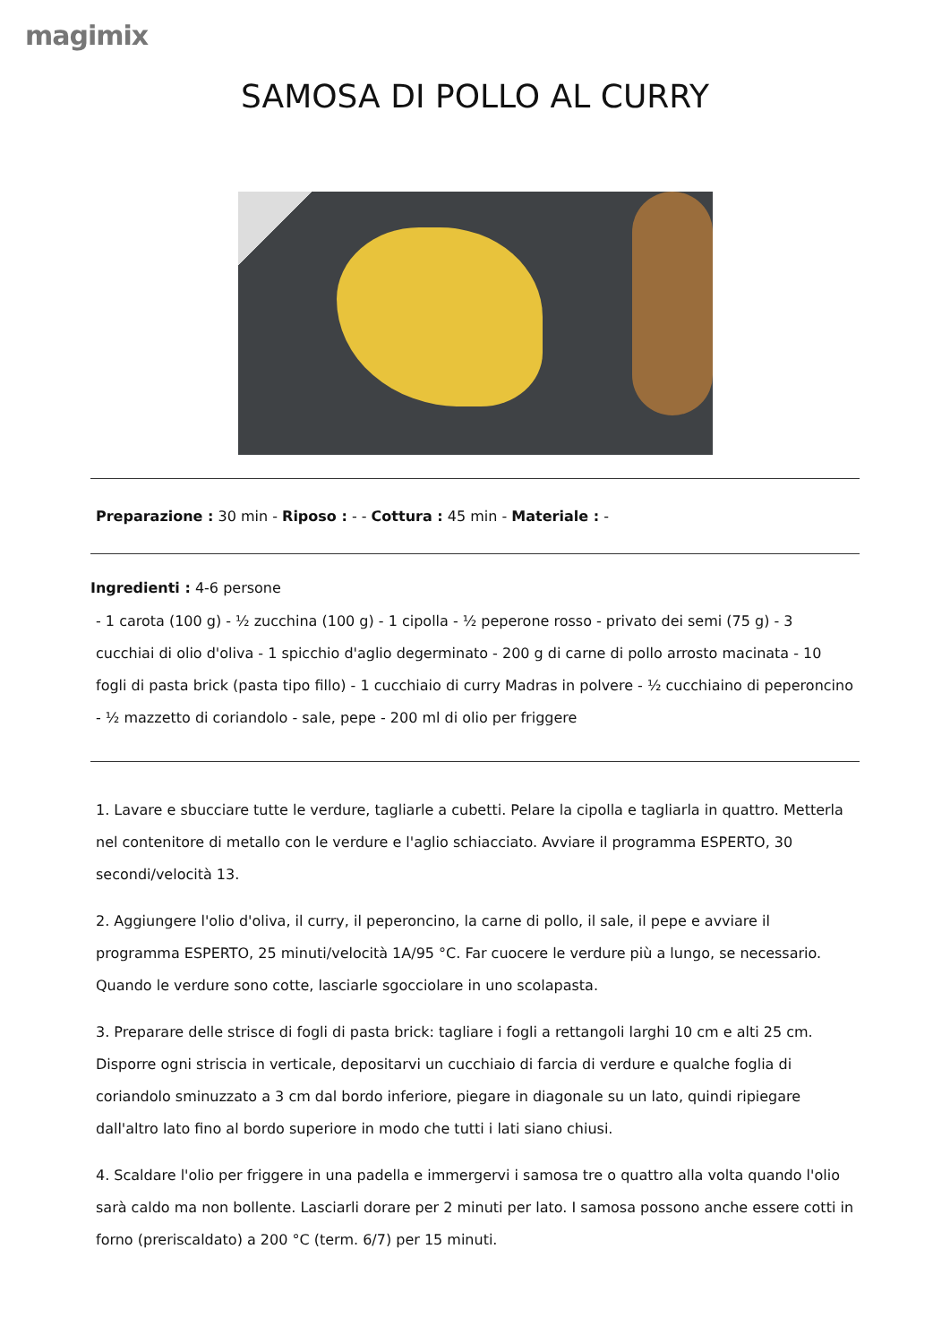magimix
SAMOSA DI POLLO AL CURRY
Preparazione : 30 min - Riposo : - - Cottura : 45 min - Materiale : -
Ingredienti : 4-6 persone
- 1 carota (100 g) - ½ zucchina (100 g) - 1 cipolla - ½ peperone rosso - privato dei semi (75 g) - 3 cucchiai di olio d'oliva - 1 spicchio d'aglio degerminato - 200 g di carne di pollo arrosto macinata - 10 fogli di pasta brick (pasta tipo fillo) - 1 cucchiaio di curry Madras in polvere - ½ cucchiaino di peperoncino - ½ mazzetto di coriandolo - sale, pepe - 200 ml di olio per friggere
1. Lavare e sbucciare tutte le verdure, tagliarle a cubetti. Pelare la cipolla e tagliarla in quattro. Metterla nel contenitore di metallo con le verdure e l'aglio schiacciato. Avviare il programma ESPERTO, 30 secondi/velocità 13.
2. Aggiungere l'olio d'oliva, il curry, il peperoncino, la carne di pollo, il sale, il pepe e avviare il programma ESPERTO, 25 minuti/velocità 1A/95 °C. Far cuocere le verdure più a lungo, se necessario. Quando le verdure sono cotte, lasciarle sgocciolare in uno scolapasta.
3. Preparare delle strisce di fogli di pasta brick: tagliare i fogli a rettangoli larghi 10 cm e alti 25 cm. Disporre ogni striscia in verticale, depositarvi un cucchiaio di farcia di verdure e qualche foglia di coriandolo sminuzzato a 3 cm dal bordo inferiore, piegare in diagonale su un lato, quindi ripiegare dall'altro lato fino al bordo superiore in modo che tutti i lati siano chiusi.
4. Scaldare l'olio per friggere in una padella e immergervi i samosa tre o quattro alla volta quando l'olio sarà caldo ma non bollente. Lasciarli dorare per 2 minuti per lato. I samosa possono anche essere cotti in forno (preriscaldato) a 200 °C (term. 6/7) per 15 minuti.